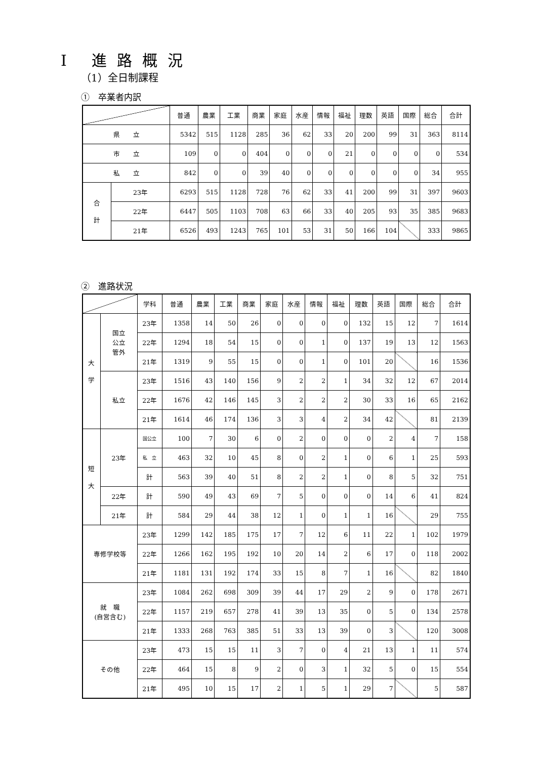Ⅰ 進路概況
（1）全日制課程
①　卒業者内訳
| | | 普通 | 農業 | 工業 | 商業 | 家庭 | 水産 | 情報 | 福祉 | 理数 | 英語 | 国際 | 総合 | 合計 |
| --- | --- | --- | --- | --- | --- | --- | --- | --- | --- | --- | --- | --- | --- | --- |
| 県 立 | | 5342 | 515 | 1128 | 285 | 36 | 62 | 33 | 20 | 200 | 99 | 31 | 363 | 8114 |
| 市 立 | | 109 | 0 | 0 | 404 | 0 | 0 | 0 | 21 | 0 | 0 | 0 | 0 | 534 |
| 私 立 | | 842 | 0 | 0 | 39 | 40 | 0 | 0 | 0 | 0 | 0 | 0 | 34 | 955 |
| 合 計 | 23年 | 6293 | 515 | 1128 | 728 | 76 | 62 | 33 | 41 | 200 | 99 | 31 | 397 | 9603 |
| | 22年 | 6447 | 505 | 1103 | 708 | 63 | 66 | 33 | 40 | 205 | 93 | 35 | 385 | 9683 |
| | 21年 | 6526 | 493 | 1243 | 765 | 101 | 53 | 31 | 50 | 166 | 104 | | 333 | 9865 |
②　進路状況
| | | 学科 | 普通 | 農業 | 工業 | 商業 | 家庭 | 水産 | 情報 | 福祉 | 理数 | 英語 | 国際 | 総合 | 合計 |
| --- | --- | --- | --- | --- | --- | --- | --- | --- | --- | --- | --- | --- | --- | --- | --- |
| 大 学 | 国立 公立 管外 | 23年 | 1358 | 14 | 50 | 26 | 0 | 0 | 0 | 0 | 132 | 15 | 12 | 7 | 1614 |
| | | 22年 | 1294 | 18 | 54 | 15 | 0 | 0 | 1 | 0 | 137 | 19 | 13 | 12 | 1563 |
| | | 21年 | 1319 | 9 | 55 | 15 | 0 | 0 | 1 | 0 | 101 | 20 | | 16 | 1536 |
| | 私立 | 23年 | 1516 | 43 | 140 | 156 | 9 | 2 | 2 | 1 | 34 | 32 | 12 | 67 | 2014 |
| | | 22年 | 1676 | 42 | 146 | 145 | 3 | 2 | 2 | 2 | 30 | 33 | 16 | 65 | 2162 |
| | | 21年 | 1614 | 46 | 174 | 136 | 3 | 3 | 4 | 2 | 34 | 42 | | 81 | 2139 |
| 短 大 | 23年 | 国公立 | 100 | 7 | 30 | 6 | 0 | 2 | 0 | 0 | 0 | 2 | 4 | 7 | 158 |
| | | 私 立 | 463 | 32 | 10 | 45 | 8 | 0 | 2 | 1 | 0 | 6 | 1 | 25 | 593 |
| | | 計 | 563 | 39 | 40 | 51 | 8 | 2 | 2 | 1 | 0 | 8 | 5 | 32 | 751 |
| | 22年 | 計 | 590 | 49 | 43 | 69 | 7 | 5 | 0 | 0 | 0 | 14 | 6 | 41 | 824 |
| | 21年 | 計 | 584 | 29 | 44 | 38 | 12 | 1 | 0 | 1 | 1 | 16 | | 29 | 755 |
| 専修学校等 | | 23年 | 1299 | 142 | 185 | 175 | 17 | 7 | 12 | 6 | 11 | 22 | 1 | 102 | 1979 |
| | | 22年 | 1266 | 162 | 195 | 192 | 10 | 20 | 14 | 2 | 6 | 17 | 0 | 118 | 2002 |
| | | 21年 | 1181 | 131 | 192 | 174 | 33 | 15 | 8 | 7 | 1 | 16 | | 82 | 1840 |
| 就 職 (自営含む) | | 23年 | 1084 | 262 | 698 | 309 | 39 | 44 | 17 | 29 | 2 | 9 | 0 | 178 | 2671 |
| | | 22年 | 1157 | 219 | 657 | 278 | 41 | 39 | 13 | 35 | 0 | 5 | 0 | 134 | 2578 |
| | | 21年 | 1333 | 268 | 763 | 385 | 51 | 33 | 13 | 39 | 0 | 3 | | 120 | 3008 |
| その他 | | 23年 | 473 | 15 | 15 | 11 | 3 | 7 | 0 | 4 | 21 | 13 | 1 | 11 | 574 |
| | | 22年 | 464 | 15 | 8 | 9 | 2 | 0 | 3 | 1 | 32 | 5 | 0 | 15 | 554 |
| | | 21年 | 495 | 10 | 15 | 17 | 2 | 1 | 5 | 1 | 29 | 7 | | 5 | 587 |